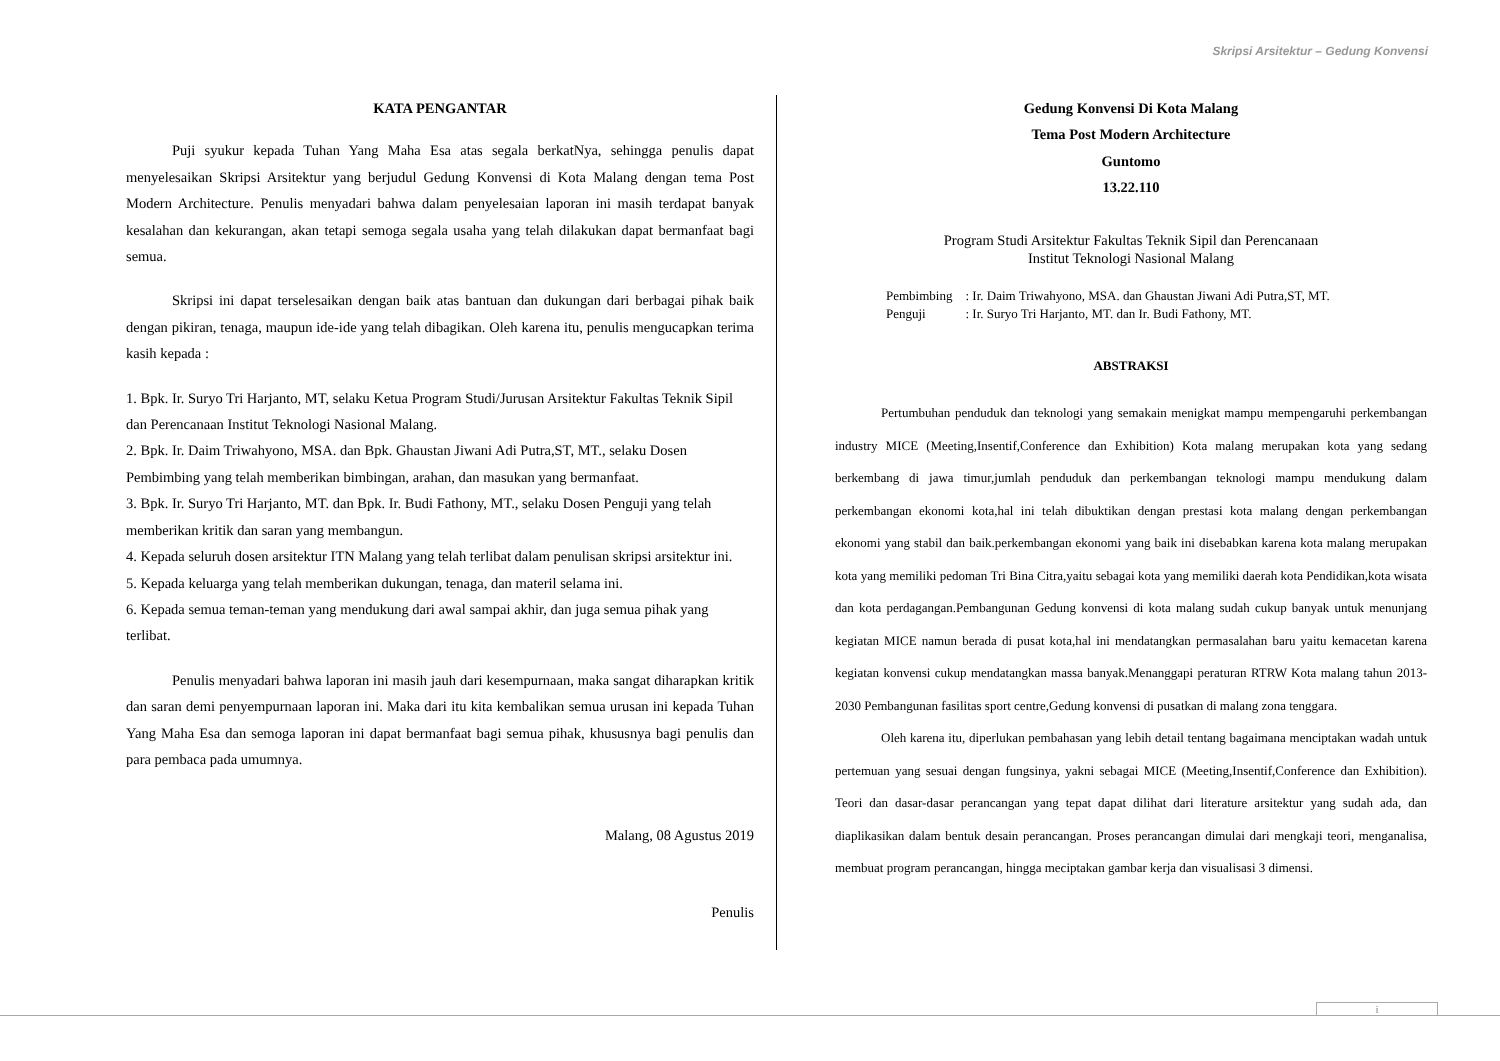Skripsi Arsitektur – Gedung Konvensi
KATA PENGANTAR
Puji syukur kepada Tuhan Yang Maha Esa atas segala berkatNya, sehingga penulis dapat menyelesaikan Skripsi Arsitektur yang berjudul Gedung Konvensi di Kota Malang dengan tema Post Modern Architecture. Penulis menyadari bahwa dalam penyelesaian laporan ini masih terdapat banyak kesalahan dan kekurangan, akan tetapi semoga segala usaha yang telah dilakukan dapat bermanfaat bagi semua.
Skripsi ini dapat terselesaikan dengan baik atas bantuan dan dukungan dari berbagai pihak baik dengan pikiran, tenaga, maupun ide-ide yang telah dibagikan. Oleh karena itu, penulis mengucapkan terima kasih kepada :
1. Bpk. Ir. Suryo Tri Harjanto, MT, selaku Ketua Program Studi/Jurusan Arsitektur Fakultas Teknik Sipil dan Perencanaan Institut Teknologi Nasional Malang.
2. Bpk. Ir. Daim Triwahyono, MSA. dan Bpk. Ghaustan Jiwani Adi Putra,ST, MT., selaku Dosen Pembimbing yang telah memberikan bimbingan, arahan, dan masukan yang bermanfaat.
3. Bpk. Ir. Suryo Tri Harjanto, MT. dan Bpk. Ir. Budi Fathony, MT., selaku Dosen Penguji yang telah memberikan kritik dan saran yang membangun.
4. Kepada seluruh dosen arsitektur ITN Malang yang telah terlibat dalam penulisan skripsi arsitektur ini.
5. Kepada keluarga yang telah memberikan dukungan, tenaga, dan materil selama ini.
6. Kepada semua teman-teman yang mendukung dari awal sampai akhir, dan juga semua pihak yang terlibat.
Penulis menyadari bahwa laporan ini masih jauh dari kesempurnaan, maka sangat diharapkan kritik dan saran demi penyempurnaan laporan ini. Maka dari itu kita kembalikan semua urusan ini kepada Tuhan Yang Maha Esa dan semoga laporan ini dapat bermanfaat bagi semua pihak, khususnya bagi penulis dan para pembaca pada umumnya.
Malang, 08 Agustus 2019
Penulis
Gedung Konvensi Di Kota Malang
Tema Post Modern Architecture
Guntomo
13.22.110
Program Studi Arsitektur Fakultas Teknik Sipil dan Perencanaan
Institut Teknologi Nasional Malang
| Pembimbing | : Ir. Daim Triwahyono, MSA. dan Ghaustan Jiwani Adi Putra,ST, MT. |
| Penguji | : Ir. Suryo Tri Harjanto, MT. dan Ir. Budi Fathony, MT. |
ABSTRAKSI
Pertumbuhan penduduk dan teknologi yang semakain menigkat mampu mempengaruhi perkembangan industry MICE (Meeting,Insentif,Conference dan Exhibition) Kota malang merupakan kota yang sedang berkembang di jawa timur,jumlah penduduk dan perkembangan teknologi mampu mendukung dalam perkembangan ekonomi kota,hal ini telah dibuktikan dengan prestasi kota malang dengan perkembangan ekonomi yang stabil dan baik.perkembangan ekonomi yang baik ini disebabkan karena kota malang merupakan kota yang memiliki pedoman Tri Bina Citra,yaitu sebagai kota yang memiliki daerah kota Pendidikan,kota wisata dan kota perdagangan.Pembangunan Gedung konvensi di kota malang sudah cukup banyak untuk menunjang kegiatan MICE namun berada di pusat kota,hal ini mendatangkan permasalahan baru yaitu kemacetan karena kegiatan konvensi cukup mendatangkan massa banyak.Menanggapi peraturan RTRW Kota malang tahun 2013-2030 Pembangunan fasilitas sport centre,Gedung konvensi di pusatkan di malang zona tenggara.
Oleh karena itu, diperlukan pembahasan yang lebih detail tentang bagaimana menciptakan wadah untuk pertemuan yang sesuai dengan fungsinya, yakni sebagai MICE (Meeting,Insentif,Conference dan Exhibition). Teori dan dasar-dasar perancangan yang tepat dapat dilihat dari literature arsitektur yang sudah ada, dan diaplikasikan dalam bentuk desain perancangan. Proses perancangan dimulai dari mengkaji teori, menganalisa, membuat program perancangan, hingga meciptakan gambar kerja dan visualisasi 3 dimensi.
i